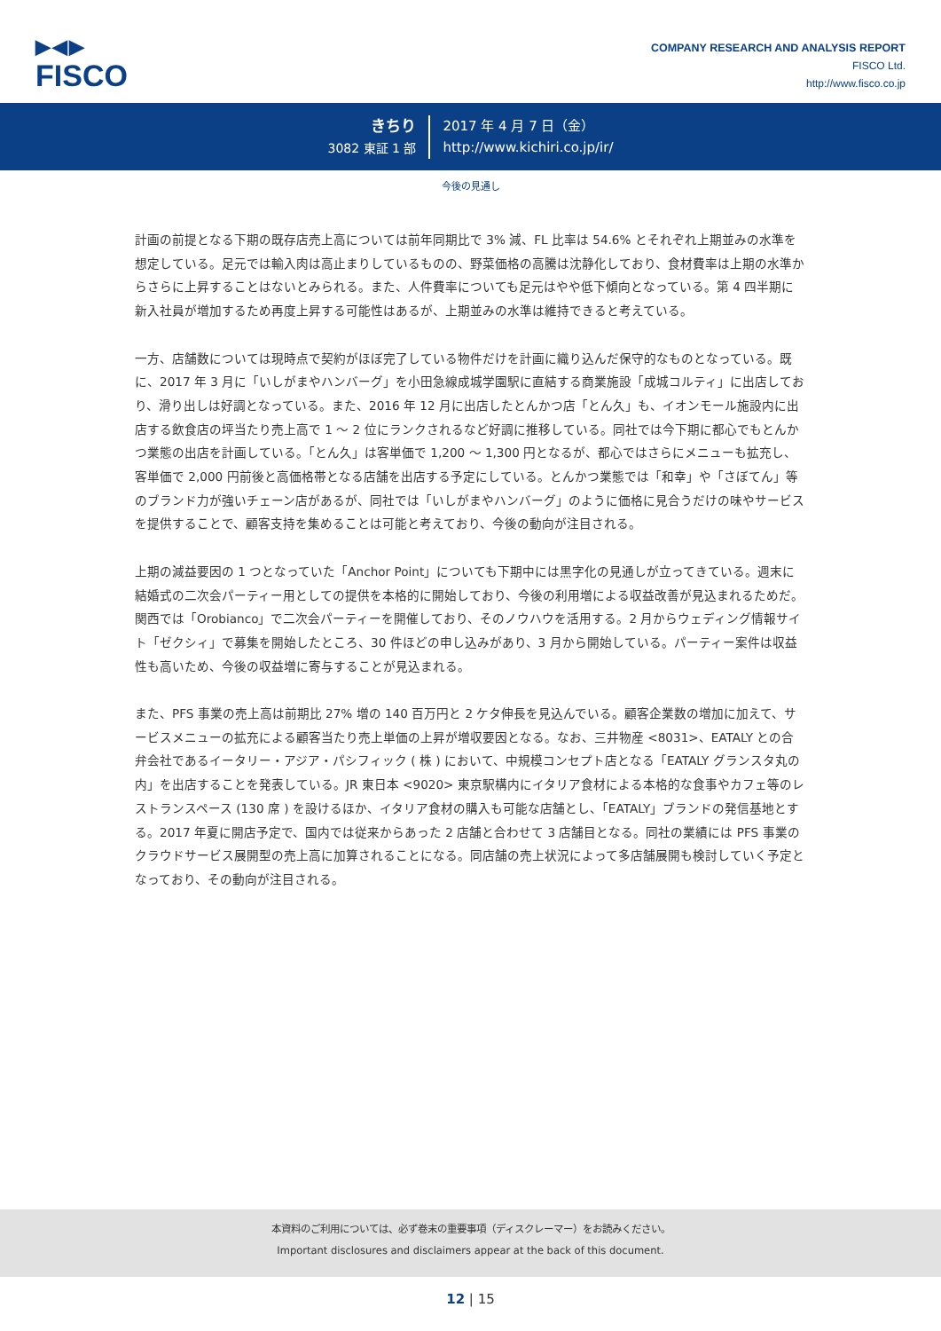▶◀▶
FISCO
COMPANY RESEARCH AND ANALYSIS REPORT
FISCO Ltd.
http://www.fisco.co.jp
きちり
3082 東証 1 部
2017 年 4 月 7 日（金）
http://www.kichiri.co.jp/ir/
今後の見通し
計画の前提となる下期の既存店売上高については前年同期比で 3% 減、FL 比率は 54.6% とそれぞれ上期並みの水準を想定している。足元では輸入肉は高止まりしているものの、野菜価格の高騰は沈静化しており、食材費率は上期の水準からさらに上昇することはないとみられる。また、人件費率についても足元はやや低下傾向となっている。第 4 四半期に新入社員が増加するため再度上昇する可能性はあるが、上期並みの水準は維持できると考えている。
一方、店舗数については現時点で契約がほぼ完了している物件だけを計画に織り込んだ保守的なものとなっている。既に、2017 年 3 月に「いしがまやハンバーグ」を小田急線成城学園駅に直結する商業施設「成城コルティ」に出店しており、滑り出しは好調となっている。また、2016 年 12 月に出店したとんかつ店「とん久」も、イオンモール施設内に出店する飲食店の坪当たり売上高で 1 ～ 2 位にランクされるなど好調に推移している。同社では今下期に都心でもとんかつ業態の出店を計画している。「とん久」は客単価で 1,200 ～ 1,300 円となるが、都心ではさらにメニューも拡充し、客単価で 2,000 円前後と高価格帯となる店舗を出店する予定にしている。とんかつ業態では「和幸」や「さぼてん」等のブランド力が強いチェーン店があるが、同社では「いしがまやハンバーグ」のように価格に見合うだけの味やサービスを提供することで、顧客支持を集めることは可能と考えており、今後の動向が注目される。
上期の減益要因の 1 つとなっていた「Anchor Point」についても下期中には黒字化の見通しが立ってきている。週末に結婚式の二次会パーティー用としての提供を本格的に開始しており、今後の利用増による収益改善が見込まれるためだ。関西では「Orobianco」で二次会パーティーを開催しており、そのノウハウを活用する。2 月からウェディング情報サイト「ゼクシィ」で募集を開始したところ、30 件ほどの申し込みがあり、3 月から開始している。パーティー案件は収益性も高いため、今後の収益増に寄与することが見込まれる。
また、PFS 事業の売上高は前期比 27% 増の 140 百万円と 2 ケタ伸長を見込んでいる。顧客企業数の増加に加えて、サービスメニューの拡充による顧客当たり売上単価の上昇が増収要因となる。なお、三井物産 <8031>、EATALY との合弁会社であるイータリー・アジア・パシフィック ( 株 ) において、中規模コンセプト店となる「EATALY グランスタ丸の内」を出店することを発表している。JR 東日本 <9020> 東京駅構内にイタリア食材による本格的な食事やカフェ等のレストランスペース (130 席 ) を設けるほか、イタリア食材の購入も可能な店舗とし、「EATALY」ブランドの発信基地とする。2017 年夏に開店予定で、国内では従来からあった 2 店舗と合わせて 3 店舗目となる。同社の業績には PFS 事業のクラウドサービス展開型の売上高に加算されることになる。同店舗の売上状況によって多店舗展開も検討していく予定となっており、その動向が注目される。
本資料のご利用については、必ず巻末の重要事項（ディスクレーマー）をお読みください。
Important disclosures and disclaimers appear at the back of this document.
12 | 15